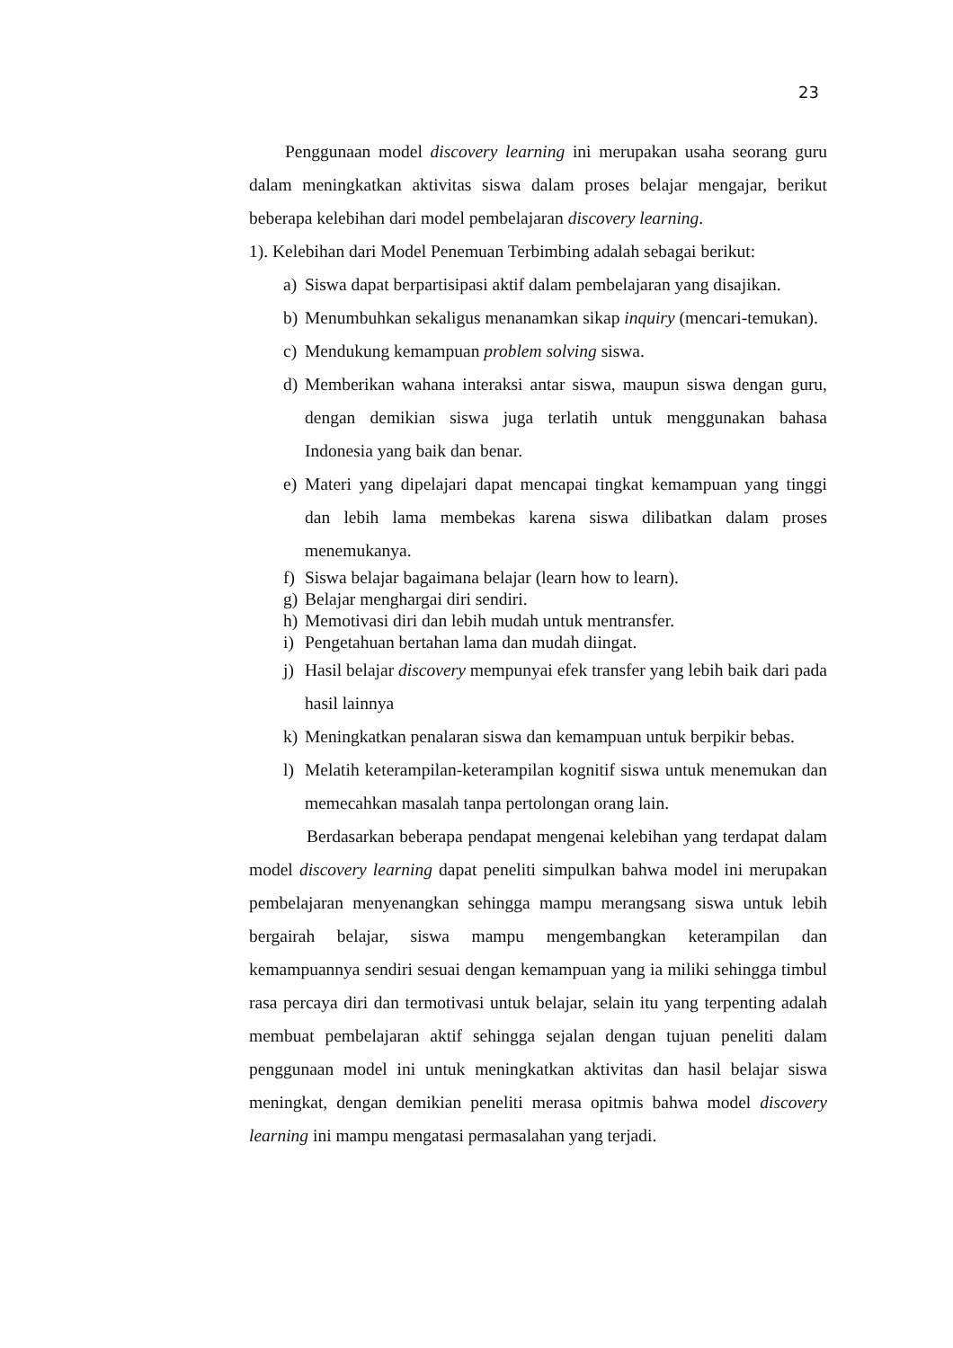23
Penggunaan model discovery learning ini merupakan usaha seorang guru dalam meningkatkan aktivitas siswa dalam proses belajar mengajar, berikut beberapa kelebihan dari model pembelajaran discovery learning.
1). Kelebihan dari Model Penemuan Terbimbing adalah sebagai berikut:
a) Siswa dapat berpartisipasi aktif dalam pembelajaran yang disajikan.
b) Menumbuhkan sekaligus menanamkan sikap inquiry (mencari-temukan).
c) Mendukung kemampuan problem solving siswa.
d) Memberikan wahana interaksi antar siswa, maupun siswa dengan guru, dengan demikian siswa juga terlatih untuk menggunakan bahasa Indonesia yang baik dan benar.
e) Materi yang dipelajari dapat mencapai tingkat kemampuan yang tinggi dan lebih lama membekas karena siswa dilibatkan dalam proses menemukanya.
f) Siswa belajar bagaimana belajar (learn how to learn).
g) Belajar menghargai diri sendiri.
h) Memotivasi diri dan lebih mudah untuk mentransfer.
i) Pengetahuan bertahan lama dan mudah diingat.
j) Hasil belajar discovery mempunyai efek transfer yang lebih baik dari pada hasil lainnya
k) Meningkatkan penalaran siswa dan kemampuan untuk berpikir bebas.
l) Melatih keterampilan-keterampilan kognitif siswa untuk menemukan dan memecahkan masalah tanpa pertolongan orang lain.
Berdasarkan beberapa pendapat mengenai kelebihan yang terdapat dalam model discovery learning dapat peneliti simpulkan bahwa model ini merupakan pembelajaran menyenangkan sehingga mampu merangsang siswa untuk lebih bergairah belajar, siswa mampu mengembangkan keterampilan dan kemampuannya sendiri sesuai dengan kemampuan yang ia miliki sehingga timbul rasa percaya diri dan termotivasi untuk belajar, selain itu yang terpenting adalah membuat pembelajaran aktif sehingga sejalan dengan tujuan peneliti dalam penggunaan model ini untuk meningkatkan aktivitas dan hasil belajar siswa meningkat, dengan demikian peneliti merasa opitmis bahwa model discovery learning ini mampu mengatasi permasalahan yang terjadi.